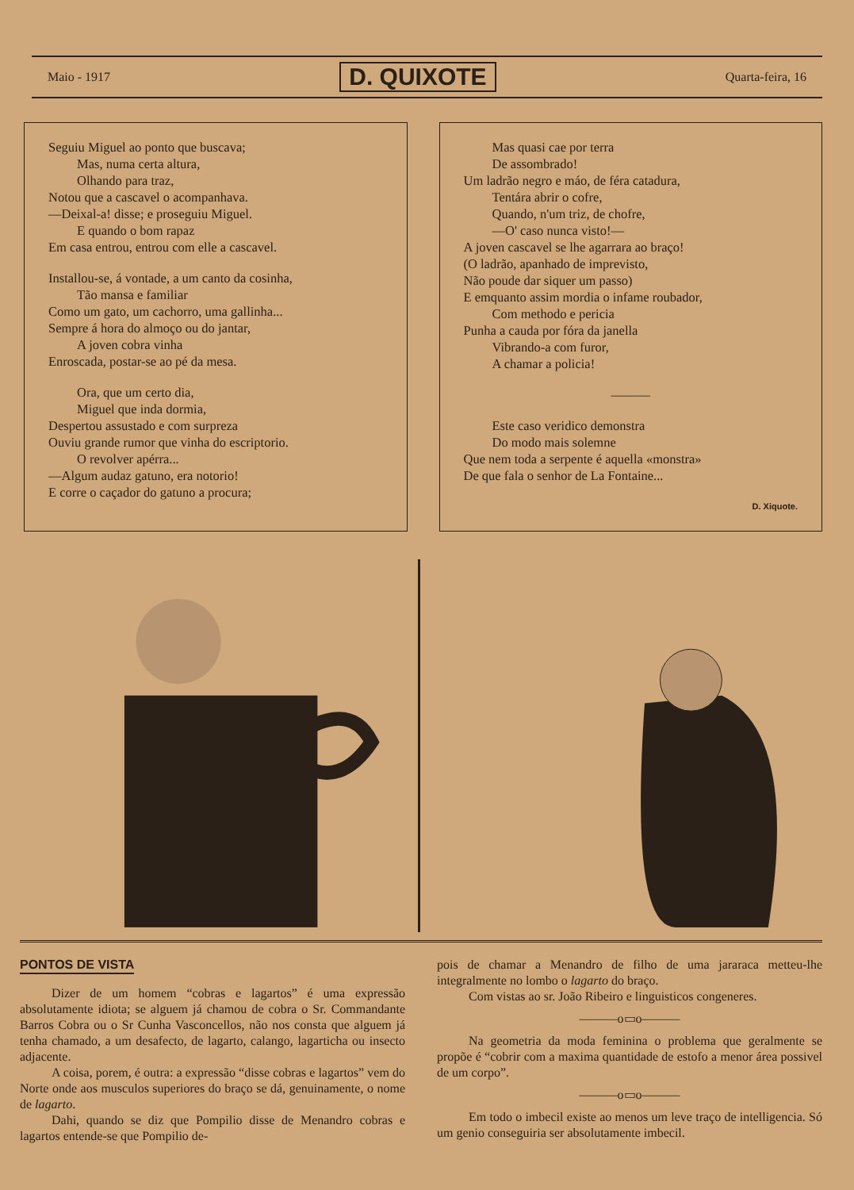Maio - 1917 D. QUIXOTE Quarta-feira, 16
Seguiu Miguel ao ponto que buscava;
Mas, numa certa altura,
Olhando para traz,
Notou que a cascavel o acompanhava.
—Deixal-a! disse; e proseguiu Miguel.
E quando o bom rapaz
Em casa entrou, entrou com elle a cascavel.
Installou-se, á vontade, a um canto da cosinha,
Tão mansa e familiar
Como um gato, um cachorro, uma gallinha...
Sempre á hora do almoço ou do jantar,
A joven cobra vinha
Enroscada, postar-se ao pé da mesa.
Ora, que um certo dia,
Miguel que inda dormia,
Despertou assustado e com surpreza
Ouviu grande rumor que vinha do escriptorio.
O revolver apérra...
—Algum audaz gatuno, era notorio!
E corre o caçador do gatuno a procura;
Mas quasi cae por terra
De assombrado!
Um ladrão negro e máo, de féra catadura,
Tentára abrir o cofre,
Quando, n'um triz, de chofre,
—O' caso nunca visto!—
A joven cascavel se lhe agarrara ao braço!
(O ladrão, apanhado de imprevisto,
Não poude dar siquer um passo)
E emquanto assim mordia o infame roubador,
Com methodo e pericia
Punha a cauda por fóra da janella
Vibrando-a com furor,
A chamar a policia!
———
Este caso veridico demonstra
Do modo mais solemne
Que nem toda a serpente é aquella «monstra»
De que fala o senhor de La Fontaine...
D. Xiquote.
PONTOS DE VISTA
Dizer de um homem “cobras e lagartos” é uma expressão absolutamente idiota; se alguem já chamou de cobra o Sr. Commandante Barros Cobra ou o Sr Cunha Vasconcellos, não nos consta que alguem já tenha chamado, a um desafecto, de lagarto, calango, lagarticha ou insecto adjacente.
A coisa, porem, é outra: a expressão “disse cobras e lagartos” vem do Norte onde aos musculos superiores do braço se dá, genuinamente, o nome de lagarto.
Dahi, quando se diz que Pompilio disse de Menandro cobras e lagartos entende-se que Pompilio de-
pois de chamar a Menandro de filho de uma jararaca metteu-lhe integralmente no lombo o lagarto do braço.
Com vistas ao sr. João Ribeiro e linguisticos congeneres.
———o▭o———
Na geometria da moda feminina o problema que geralmente se propõe é “cobrir com a maxima quantidade de estofo a menor área possivel de um corpo”.
———o▭o———
Em todo o imbecil existe ao menos um leve traço de intelligencia. Só um genio conseguiria ser absolutamente imbecil.